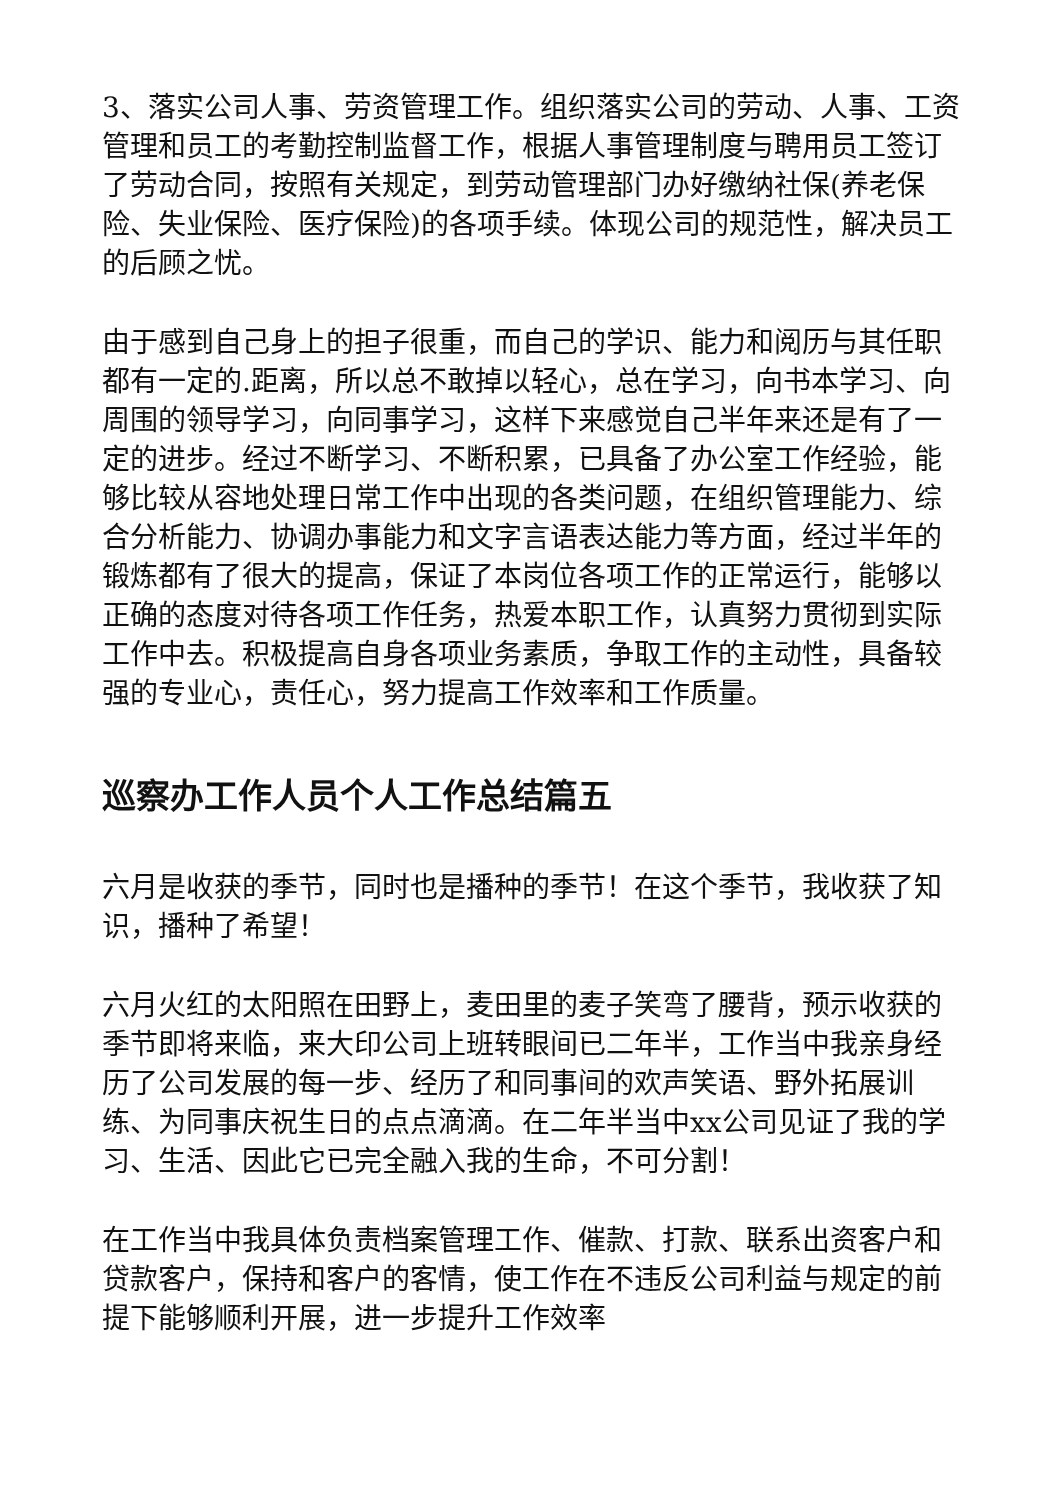3、落实公司人事、劳资管理工作。组织落实公司的劳动、人事、工资管理和员工的考勤控制监督工作，根据人事管理制度与聘用员工签订了劳动合同，按照有关规定，到劳动管理部门办好缴纳社保(养老保险、失业保险、医疗保险)的各项手续。体现公司的规范性，解决员工的后顾之忧。
由于感到自己身上的担子很重，而自己的学识、能力和阅历与其任职都有一定的.距离，所以总不敢掉以轻心，总在学习，向书本学习、向周围的领导学习，向同事学习，这样下来感觉自己半年来还是有了一定的进步。经过不断学习、不断积累，已具备了办公室工作经验，能够比较从容地处理日常工作中出现的各类问题，在组织管理能力、综合分析能力、协调办事能力和文字言语表达能力等方面，经过半年的锻炼都有了很大的提高，保证了本岗位各项工作的正常运行，能够以正确的态度对待各项工作任务，热爱本职工作，认真努力贯彻到实际工作中去。积极提高自身各项业务素质，争取工作的主动性，具备较强的专业心，责任心，努力提高工作效率和工作质量。
巡察办工作人员个人工作总结篇五
六月是收获的季节，同时也是播种的季节！在这个季节，我收获了知识，播种了希望！
六月火红的太阳照在田野上，麦田里的麦子笑弯了腰背，预示收获的季节即将来临，来大印公司上班转眼间已二年半，工作当中我亲身经历了公司发展的每一步、经历了和同事间的欢声笑语、野外拓展训练、为同事庆祝生日的点点滴滴。在二年半当中xx公司见证了我的学习、生活、因此它已完全融入我的生命，不可分割！
在工作当中我具体负责档案管理工作、催款、打款、联系出资客户和贷款客户，保持和客户的客情，使工作在不违反公司利益与规定的前提下能够顺利开展，进一步提升工作效率